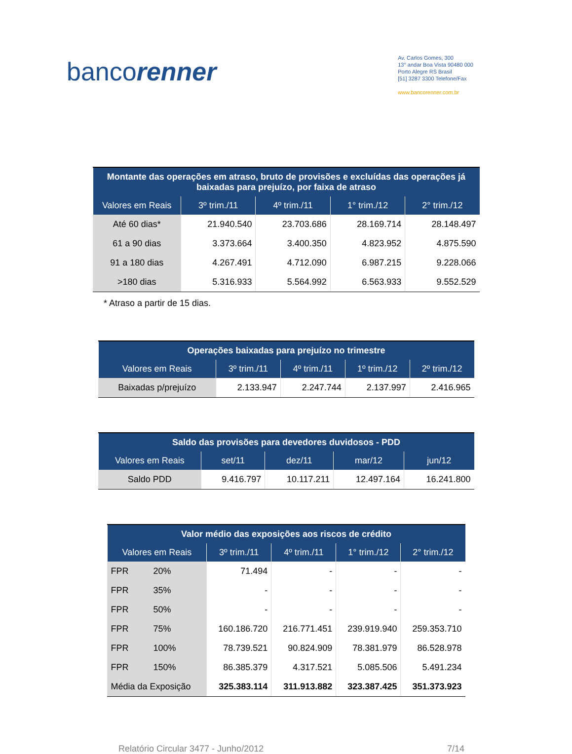bancorenner
Av. Carlos Gomes, 300
13° andar Boa Vista 90480 000
Porto Alegre RS Brasil
[51] 3287 3300 Telefone/Fax
www.bancorenner.com.br
| Montante das operações em atraso, bruto de provisões e excluídas das operações já baixadas para prejuízo, por faixa de atraso | | | | |
| --- | --- | --- | --- | --- |
| Valores em Reais | 3º trim./11 | 4º trim./11 | 1° trim./12 | 2° trim./12 |
| Até 60 dias* | 21.940.540 | 23.703.686 | 28.169.714 | 28.148.497 |
| 61 a 90 dias | 3.373.664 | 3.400.350 | 4.823.952 | 4.875.590 |
| 91 a 180 dias | 4.267.491 | 4.712.090 | 6.987.215 | 9.228.066 |
| >180 dias | 5.316.933 | 5.564.992 | 6.563.933 | 9.552.529 |
* Atraso a partir de 15 dias.
| Operações baixadas para prejuízo no trimestre | | | | |
| --- | --- | --- | --- | --- |
| Valores em Reais | 3º trim./11 | 4º trim./11 | 1º trim./12 | 2º trim./12 |
| Baixadas p/prejuízo | 2.133.947 | 2.247.744 | 2.137.997 | 2.416.965 |
| Saldo das provisões para devedores duvidosos - PDD | | | | |
| --- | --- | --- | --- | --- |
| Valores em Reais | set/11 | dez/11 | mar/12 | jun/12 |
| Saldo PDD | 9.416.797 | 10.117.211 | 12.497.164 | 16.241.800 |
| Valor médio das exposições aos riscos de crédito | | | | |
| --- | --- | --- | --- | --- |
| Valores em Reais | 3º trim./11 | 4º trim./11 | 1° trim./12 | 2° trim./12 |
| FPR 20% | 71.494 | - | - | - |
| FPR 35% | - | - | - | - |
| FPR 50% | - | - | - | - |
| FPR 75% | 160.186.720 | 216.771.451 | 239.919.940 | 259.353.710 |
| FPR 100% | 78.739.521 | 90.824.909 | 78.381.979 | 86.528.978 |
| FPR 150% | 86.385.379 | 4.317.521 | 5.085.506 | 5.491.234 |
| Média da Exposição | 325.383.114 | 311.913.882 | 323.387.425 | 351.373.923 |
Relatório Circular 3477 - Junho/2012 7/14